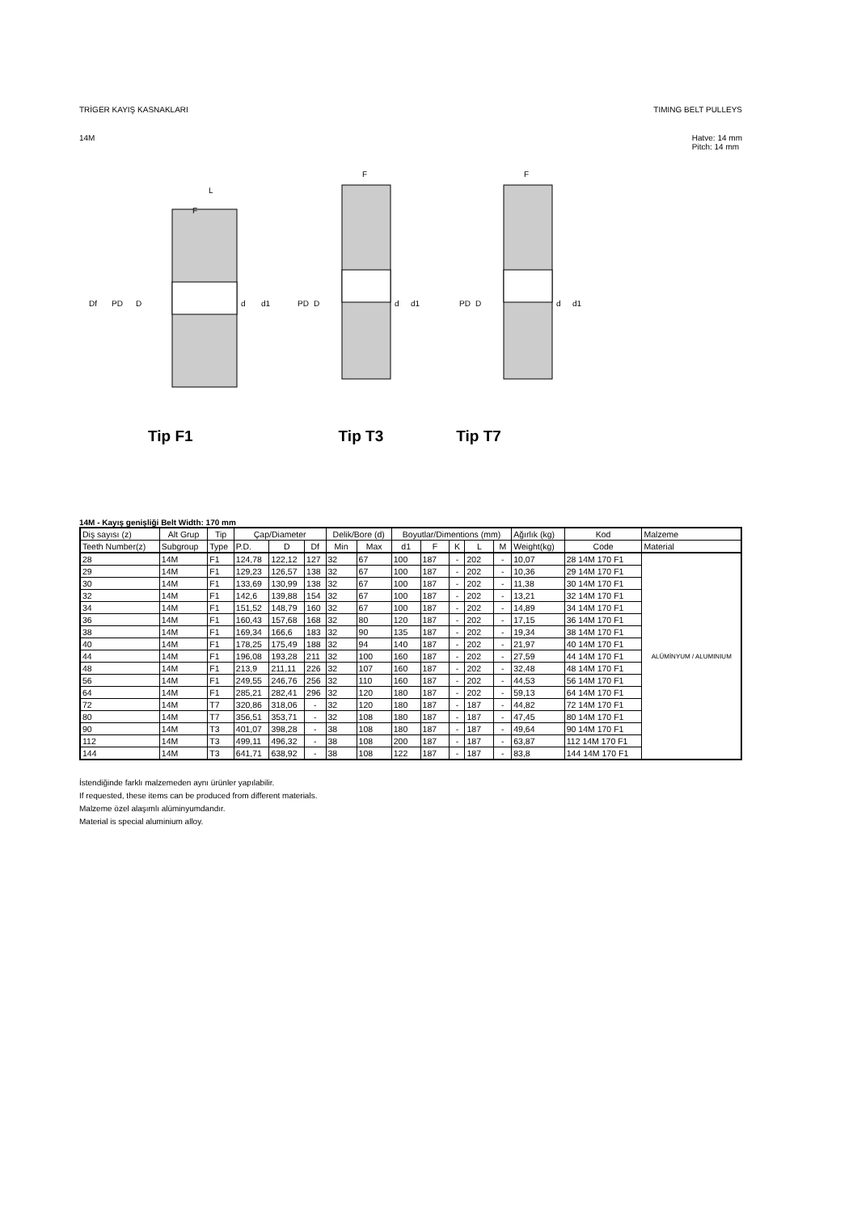TRİGER KAYIŞ KASNAKLARI TIMING BELT PULLEYS
14M Hatve: 14 mm
Pitch: 14 mm
Df
PD
D
L
F
d
d1
PD
D
F
d
d1
PD
D
F
d
d1
Tip F1 Tip T3 Tip T7
14M - Kayış genişliği Belt Width: 170 mm
| Diş sayısı (z) | Alt Grup | Tip | Çap/Diameter | | | Delik/Bore (d) | | Boyutlar/Dimentions (mm) | | | | | Ağırlık (kg) | Kod | Malzeme |
| --- | --- | --- | --- | --- | --- | --- | --- | --- | --- | --- | --- | --- | --- | --- | --- |
| Teeth Number(z) | Subgroup | Type | P.D. | D | Df | Min | Max | d1 | F | K | L | M | Weight(kg) | Code | Material |
| 28 | 14M | F1 | 124,78 | 122,12 | 127 | 32 | 67 | 100 | 187 | - | 202 | - | 10,07 | 28 14M 170 F1 | ALÜMİNYUM / ALUMINIUM |
| 29 | 14M | F1 | 129,23 | 126,57 | 138 | 32 | 67 | 100 | 187 | - | 202 | - | 10,36 | 29 14M 170 F1 | |
| 30 | 14M | F1 | 133,69 | 130,99 | 138 | 32 | 67 | 100 | 187 | - | 202 | - | 11,38 | 30 14M 170 F1 | |
| 32 | 14M | F1 | 142,6 | 139,88 | 154 | 32 | 67 | 100 | 187 | - | 202 | - | 13,21 | 32 14M 170 F1 | |
| 34 | 14M | F1 | 151,52 | 148,79 | 160 | 32 | 67 | 100 | 187 | - | 202 | - | 14,89 | 34 14M 170 F1 | |
| 36 | 14M | F1 | 160,43 | 157,68 | 168 | 32 | 80 | 120 | 187 | - | 202 | - | 17,15 | 36 14M 170 F1 | |
| 38 | 14M | F1 | 169,34 | 166,6 | 183 | 32 | 90 | 135 | 187 | - | 202 | - | 19,34 | 38 14M 170 F1 | |
| 40 | 14M | F1 | 178,25 | 175,49 | 188 | 32 | 94 | 140 | 187 | - | 202 | - | 21,97 | 40 14M 170 F1 | |
| 44 | 14M | F1 | 196,08 | 193,28 | 211 | 32 | 100 | 160 | 187 | - | 202 | - | 27,59 | 44 14M 170 F1 | |
| 48 | 14M | F1 | 213,9 | 211,11 | 226 | 32 | 107 | 160 | 187 | - | 202 | - | 32,48 | 48 14M 170 F1 | |
| 56 | 14M | F1 | 249,55 | 246,76 | 256 | 32 | 110 | 160 | 187 | - | 202 | - | 44,53 | 56 14M 170 F1 | |
| 64 | 14M | F1 | 285,21 | 282,41 | 296 | 32 | 120 | 180 | 187 | - | 202 | - | 59,13 | 64 14M 170 F1 | |
| 72 | 14M | T7 | 320,86 | 318,06 | - | 32 | 120 | 180 | 187 | - | 187 | - | 44,82 | 72 14M 170 F1 | |
| 80 | 14M | T7 | 356,51 | 353,71 | - | 32 | 108 | 180 | 187 | - | 187 | - | 47,45 | 80 14M 170 F1 | |
| 90 | 14M | T3 | 401,07 | 398,28 | - | 38 | 108 | 180 | 187 | - | 187 | - | 49,64 | 90 14M 170 F1 | |
| 112 | 14M | T3 | 499,11 | 496,32 | - | 38 | 108 | 200 | 187 | - | 187 | - | 63,87 | 112 14M 170 F1 | |
| 144 | 14M | T3 | 641,71 | 638,92 | - | 38 | 108 | 122 | 187 | - | 187 | - | 83,8 | 144 14M 170 F1 | |
İstendiğinde farklı malzemeden aynı ürünler yapılabilir.
If requested, these items can be produced from different materials.
Malzeme özel alaşımlı alüminyumdandır.
Material is special aluminium alloy.